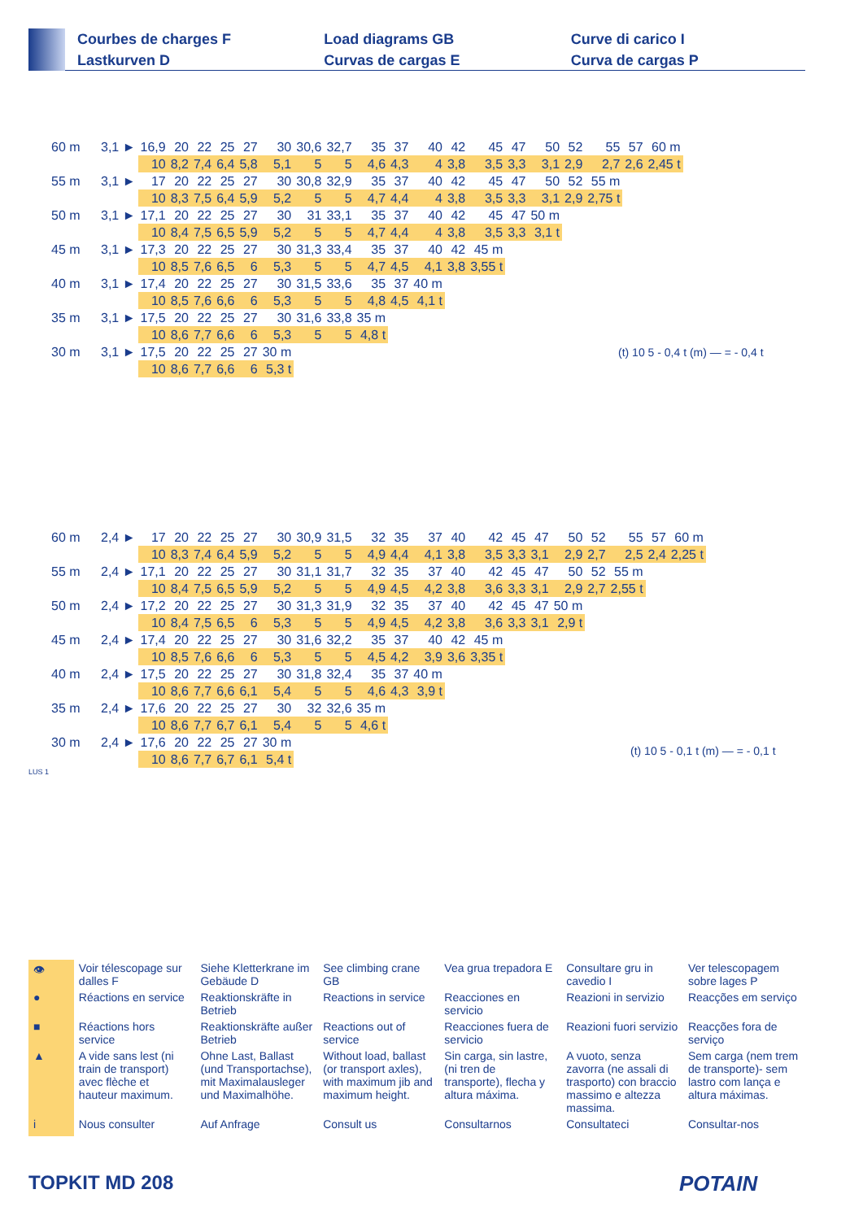Courbes de charges F
Lastkurven D
Load diagrams GB
Curvas de cargas E
Curve di carico I
Curva de cargas P
| 60 m | 3,1 ► | 16,9 | 20 | 22 | 25 | 27 | 30 | 30,6 | 32,7 | 35 | 37 | 40 | 42 | 45 | 47 | 50 | 52 | 55 | 57 | 60 m |
| | | 10 | 8,2 | 7,4 | 6,4 | 5,8 | 5,1 | 5 | 5 | 4,6 | 4,3 | 4 | 3,8 | 3,5 | 3,3 | 3,1 | 2,9 | 2,7 | 2,6 | 2,45 t |
| 55 m | 3,1 ► | 17 | 20 | 22 | 25 | 27 | 30 | 30,8 | 32,9 | 35 | 37 | 40 | 42 | 45 | 47 | 50 | 52 | 55 m | | |
| | | 10 | 8,3 | 7,5 | 6,4 | 5,9 | 5,2 | 5 | 5 | 4,7 | 4,4 | 4 | 3,8 | 3,5 | 3,3 | 3,1 | 2,9 | 2,75 t | | |
| 50 m | 3,1 ► | 17,1 | 20 | 22 | 25 | 27 | 30 | 31 | 33,1 | 35 | 37 | 40 | 42 | 45 | 47 | 50 m | | | | |
| | | 10 | 8,4 | 7,5 | 6,5 | 5,9 | 5,2 | 5 | 5 | 4,7 | 4,4 | 4 | 3,8 | 3,5 | 3,3 | 3,1 t | | | | |
| 45 m | 3,1 ► | 17,3 | 20 | 22 | 25 | 27 | 30 | 31,3 | 33,4 | 35 | 37 | 40 | 42 | 45 m | | | | | | |
| | | 10 | 8,5 | 7,6 | 6,5 | 6 | 5,3 | 5 | 5 | 4,7 | 4,5 | 4,1 | 3,8 | 3,55 t | | | | | | |
| 40 m | 3,1 ► | 17,4 | 20 | 22 | 25 | 27 | 30 | 31,5 | 33,6 | 35 | 37 | 40 m | | | | | | | | |
| | | 10 | 8,5 | 7,6 | 6,6 | 6 | 5,3 | 5 | 5 | 4,8 | 4,5 | 4,1 t | | | | | | | | |
| 35 m | 3,1 ► | 17,5 | 20 | 22 | 25 | 27 | 30 | 31,6 | 33,8 | 35 m | | | | | | | | | | |
| | | 10 | 8,6 | 7,7 | 6,6 | 6 | 5,3 | 5 | 5 | 4,8 t | | | | | | | | | | |
| 30 m | 3,1 ► | 17,5 | 20 | 22 | 25 | 27 | 30 m | | | | | | | | | | | | | |
| | | 10 | 8,6 | 7,7 | 6,6 | 6 | 5,3 t | | | | | | | | | | | | | |
(t) 10 5 - 0,4 t (m) — = - 0,4 t
| 60 m | 2,4 ► | 17 | 20 | 22 | 25 | 27 | 30 | 30,9 | 31,5 | 32 | 35 | 37 | 40 | 42 | 45 | 47 | 50 | 52 | 55 | 57 | 60 m |
| | | 10 | 8,3 | 7,4 | 6,4 | 5,9 | 5,2 | 5 | 5 | 4,9 | 4,4 | 4,1 | 3,8 | 3,5 | 3,3 | 3,1 | 2,9 | 2,7 | 2,5 | 2,4 | 2,25 t |
| 55 m | 2,4 ► | 17,1 | 20 | 22 | 25 | 27 | 30 | 31,1 | 31,7 | 32 | 35 | 37 | 40 | 42 | 45 | 47 | 50 | 52 | 55 m | | |
| | | 10 | 8,4 | 7,5 | 6,5 | 5,9 | 5,2 | 5 | 5 | 4,9 | 4,5 | 4,2 | 3,8 | 3,6 | 3,3 | 3,1 | 2,9 | 2,7 | 2,55 t | | |
| 50 m | 2,4 ► | 17,2 | 20 | 22 | 25 | 27 | 30 | 31,3 | 31,9 | 32 | 35 | 37 | 40 | 42 | 45 | 47 | 50 m | | | | |
| | | 10 | 8,4 | 7,5 | 6,5 | 6 | 5,3 | 5 | 5 | 4,9 | 4,5 | 4,2 | 3,8 | 3,6 | 3,3 | 3,1 | 2,9 t | | | | |
| 45 m | 2,4 ► | 17,4 | 20 | 22 | 25 | 27 | 30 | 31,6 | 32,2 | 35 | 37 | 40 | 42 | 45 m | | | | | | | |
| | | 10 | 8,5 | 7,6 | 6,6 | 6 | 5,3 | 5 | 5 | 4,5 | 4,2 | 3,9 | 3,6 | 3,35 t | | | | | | | |
| 40 m | 2,4 ► | 17,5 | 20 | 22 | 25 | 27 | 30 | 31,8 | 32,4 | 35 | 37 | 40 m | | | | | | | | | |
| | | 10 | 8,6 | 7,7 | 6,6 | 6,1 | 5,4 | 5 | 5 | 4,6 | 4,3 | 3,9 t | | | | | | | | | |
| 35 m | 2,4 ► | 17,6 | 20 | 22 | 25 | 27 | 30 | 32 | 32,6 | 35 m | | | | | | | | | | | |
| | | 10 | 8,6 | 7,7 | 6,7 | 6,1 | 5,4 | 5 | 5 | 4,6 t | | | | | | | | | | | |
| 30 m | 2,4 ► | 17,6 | 20 | 22 | 25 | 27 | 30 m | | | | | | | | | | | | | | |
| | | 10 | 8,6 | 7,7 | 6,7 | 6,1 | 5,4 t | | | | | | | | | | | | | | |
(t) 10 5 - 0,1 t (m) — = - 0,1 t
LUS 1
| 👁 | Voir télescopage sur dalles F | Siehe Kletterkrane im Gebäude D | See climbing crane GB | Vea grua trepadora E | Consultare gru in cavedio I | Ver telescopagem sobre lages P |
| ● | Réactions en service | Reaktionskräfte in Betrieb | Reactions in service | Reacciones en servicio | Reazioni in servizio | Reacções em serviço |
| ■ | Réactions hors service | Reaktionskräfte außer Betrieb | Reactions out of service | Reacciones fuera de servicio | Reazioni fuori servizio | Reacções fora de serviço |
| ▲ | A vide sans lest (ni train de transport) avec flèche et hauteur maximum. | Ohne Last, Ballast (und Transportachse), mit Maximalausleger und Maximalhöhe. | Without load, ballast (or transport axles), with maximum jib and maximum height. | Sin carga, sin lastre, (ni tren de transporte), flecha y altura máxima. | A vuoto, senza zavorra (ne assali di trasporto) con braccio massimo e altezza massima. | Sem carga (nem trem de transporte)- sem lastro com lança e altura máximas. |
| i | Nous consulter | Auf Anfrage | Consult us | Consultarnos | Consultateci | Consultar-nos |
TOPKIT MD 208 POTAIN